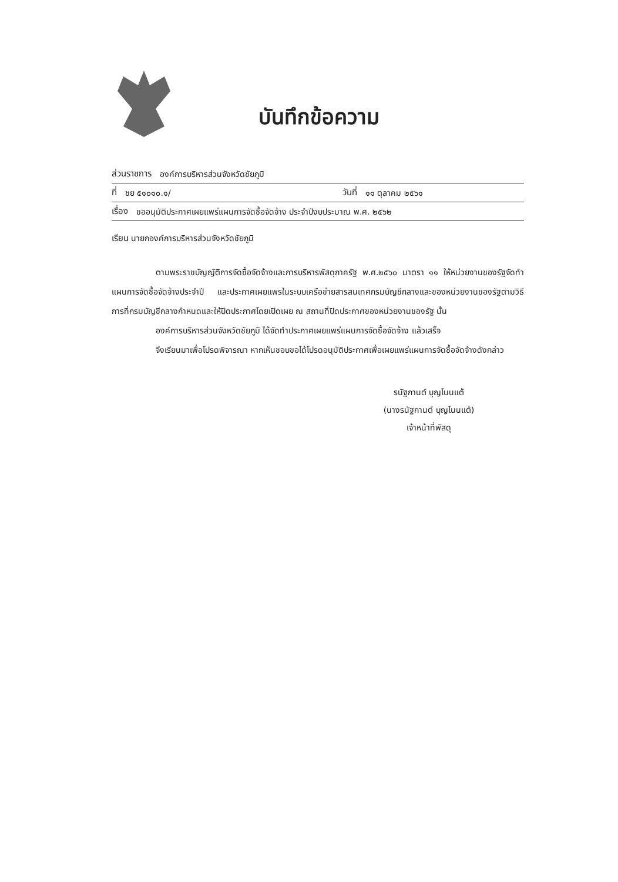บันทึกข้อความ
ส่วนราชการ องค์การบริหารส่วนจังหวัดชัยภูมิ
ที่ ชย ๕๑๐๑๐.๑/ วันที่ ๑๑ ตุลาคม ๒๕๖๑
เรื่อง ขออนุมัติประกาศเผยแพร่แผนการจัดซื้อจัดจ้าง ประจำปีงบประมาณ พ.ศ. ๒๕๖๒
เรียน นายกองค์การบริหารส่วนจังหวัดชัยภูมิ
ตามพระราชบัญญัติการจัดซื้อจัดจ้างและการบริหารพัสดุภาครัฐ พ.ศ.๒๕๖๐ มาตรา ๑๑ ให้หน่วยงานของรัฐจัดทำแผนการจัดซื้อจัดจ้างประจำปี และประกาศเผยแพรในระบบเครือข่ายสารสนเทศกรมบัญชีกลางและของหน่วยงานของรัฐตามวิธีการที่กรมบัญชีกลางกำหนดและให้ปิดประกาศโดยเปิดเผย ณ สถานที่ปิดประกาศของหน่วยงานของรัฐ นั้น
องค์การบริหารส่วนจังหวัดชัยภูมิ ได้จัดทำประกาศเผยแพร่แผนการจัดซื้อจัดจ้าง แล้วเสร็จ
จึงเรียนมาเพื่อโปรดพิจารณา หากเห็นชอบขอได้โปรดอนุมัติประกาศเพื่อเผยแพร่แผนการจัดซื้อจัดจ้างดังกล่าว
รนัฐกานต์ บุญโนนแต้
(นางรนัฐกานต์ บุญโนนแต้)
เจ้าหน้าที่พัสดุ